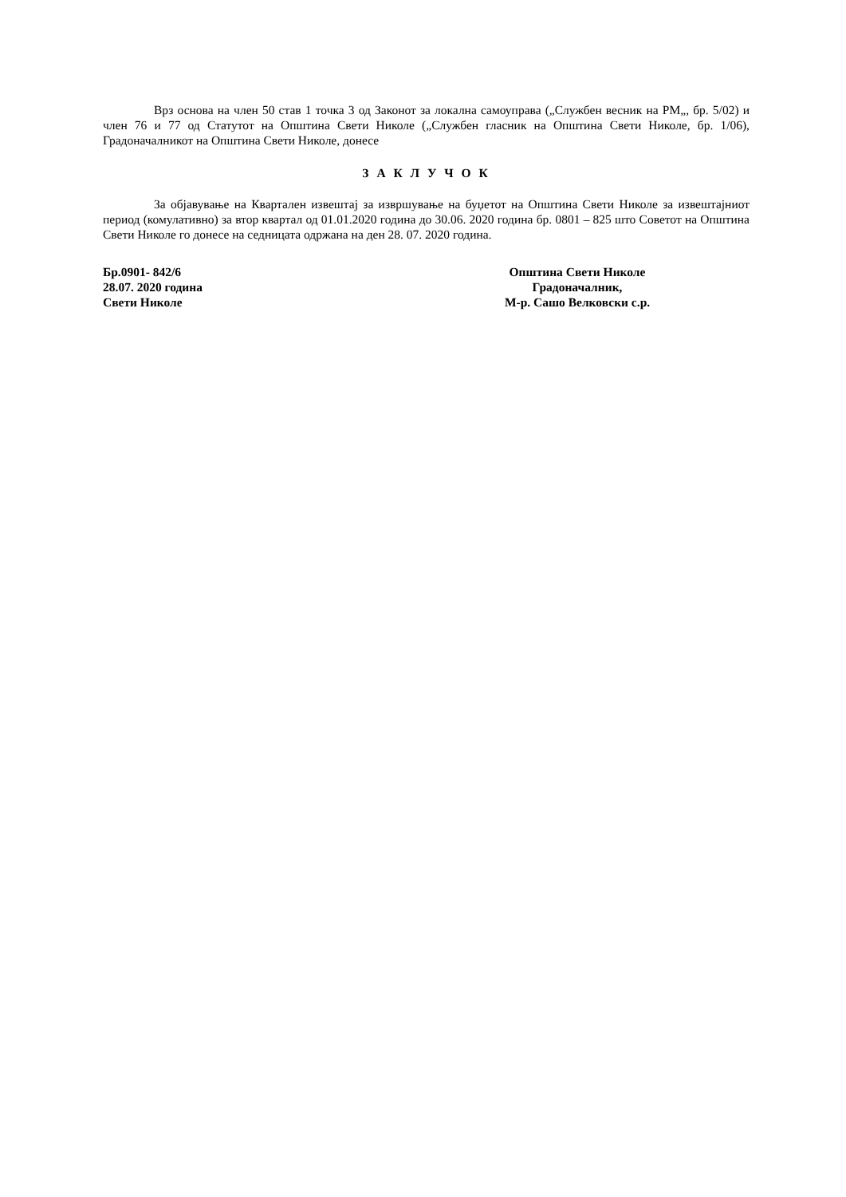Врз основа на член 50 став 1 точка 3 од Законот за локална самоуправа („Службен весник на РМ„, бр. 5/02) и член 76 и 77 од Статутот на Општина Свети Николе („Службен гласник на Општина Свети Николе, бр. 1/06), Градоначалникот на Општина Свети Николе, донесе
З А К Л У Ч О К
За објавување на Квартален извештај за извршување на буџетот на Општина Свети Николе за извештајниот период (комулативно) за втор квартал од 01.01.2020 година до 30.06. 2020 година бр. 0801 – 825 што Советот на Општина Свети Николе го донесе на седницата одржана на ден 28. 07. 2020 година.
Бр.0901- 842/6
28.07. 2020 година
Свети Николе
Општина Свети Николе
Градоначалник,
М-р. Сашо Велковски с.р.